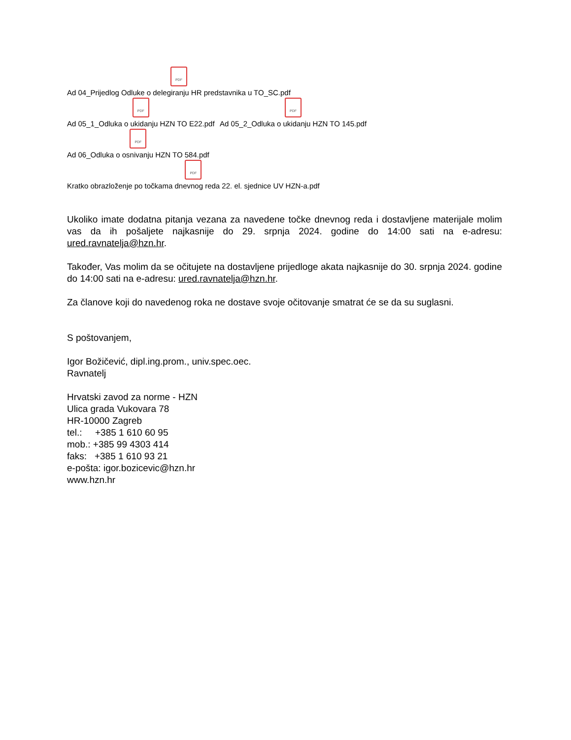PDF
Ad 04_Prijedlog Odluke o delegiranju HR predstavnika u TO_SC.pdf
PDF
Ad 05_1_Odluka o ukidanju HZN TO E22.pdf PDF
Ad 05_2_Odluka o ukidanju HZN TO 145.pdf
PDF
Ad 06_Odluka o osnivanju HZN TO 584.pdf
PDF
Kratko obrazloženje po točkama dnevnog reda 22. el. sjednice UV HZN-a.pdf
Ukoliko imate dodatna pitanja vezana za navedene točke dnevnog reda i dostavljene materijale molim vas da ih pošaljete najkasnije do 29. srpnja 2024. godine do 14:00 sati na e-adresu: ured.ravnatelja@hzn.hr.
Također, Vas molim da se očitujete na dostavljene prijedloge akata najkasnije do 30. srpnja 2024. godine do 14:00 sati na e-adresu: ured.ravnatelja@hzn.hr.
Za članove koji do navedenog roka ne dostave svoje očitovanje smatrat će se da su suglasni.
S poštovanjem,
Igor Božičević, dipl.ing.prom., univ.spec.oec.
Ravnatelj
Hrvatski zavod za norme - HZN
Ulica grada Vukovara 78
HR-10000 Zagreb
tel.: +385 1 610 60 95
mob.: +385 99 4303 414
faks: +385 1 610 93 21
e-pošta: igor.bozicevic@hzn.hr
www.hzn.hr